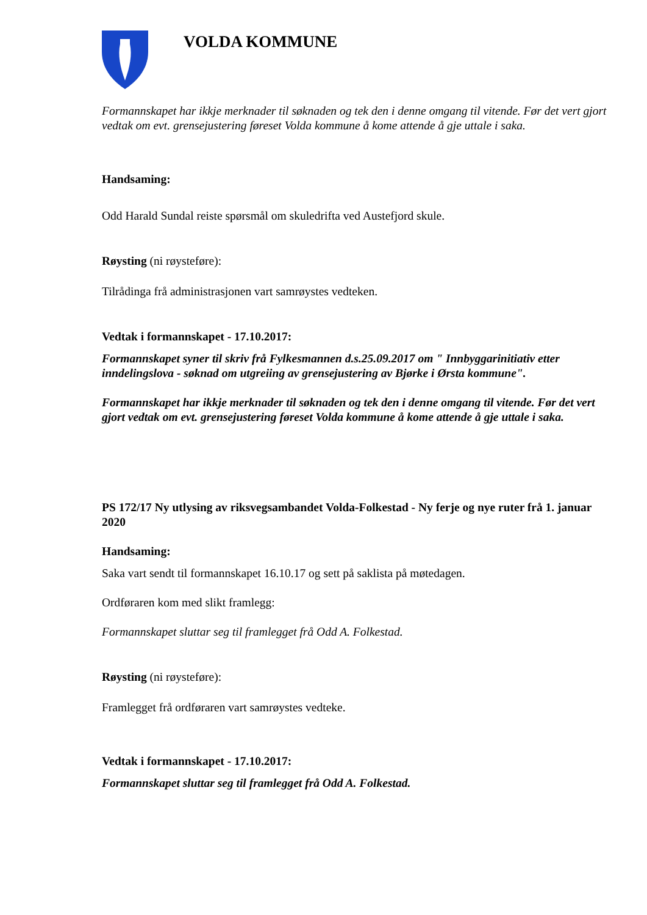VOLDA KOMMUNE
Formannskapet har ikkje merknader til søknaden og tek den i denne omgang til vitende. Før det vert gjort vedtak om evt. grensejustering føreset Volda kommune å kome attende å gje uttale i saka.
Handsaming:
Odd Harald Sundal reiste spørsmål om skuledrifta ved Austefjord skule.
Røysting (ni røysteføre):
Tilrådinga frå administrasjonen vart samrøystes vedteken.
Vedtak i formannskapet - 17.10.2017:
Formannskapet syner til skriv frå Fylkesmannen d.s.25.09.2017 om " Innbyggarinitiativ etter inndelingslova - søknad om utgreiing av grensejustering av Bjørke i Ørsta kommune".
Formannskapet har ikkje merknader til søknaden og tek den i denne omgang til vitende. Før det vert gjort vedtak om evt. grensejustering føreset Volda kommune å kome attende å gje uttale i saka.
PS 172/17 Ny utlysing av riksvegsambandet Volda-Folkestad - Ny ferje og nye ruter frå 1. januar 2020
Handsaming:
Saka vart sendt til formannskapet 16.10.17 og sett på saklista på møtedagen.
Ordføraren kom med slikt framlegg:
Formannskapet sluttar seg til framlegget frå Odd A. Folkestad.
Røysting (ni røysteføre):
Framlegget frå ordføraren vart samrøystes vedteke.
Vedtak i formannskapet - 17.10.2017:
Formannskapet sluttar seg til framlegget frå Odd A. Folkestad.